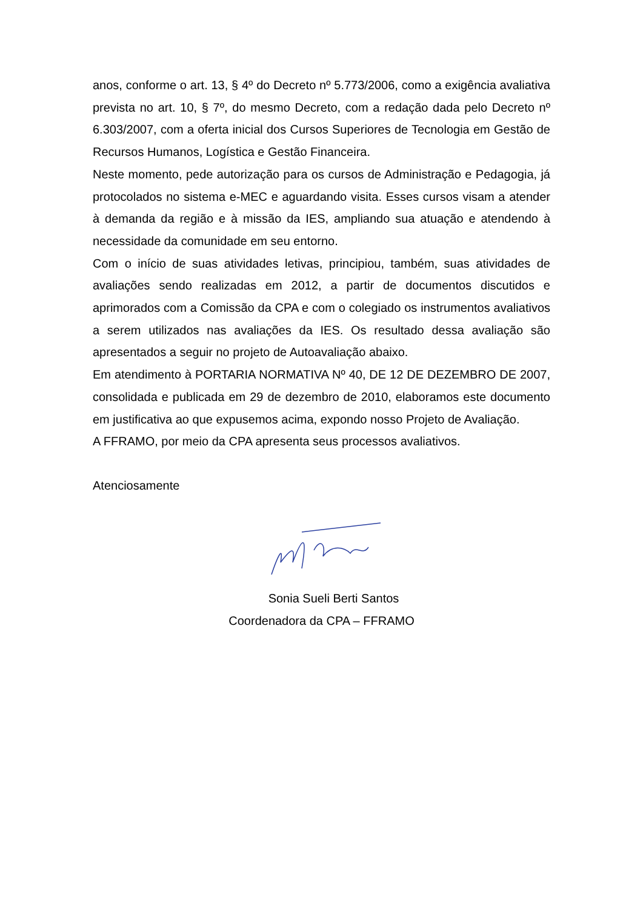anos, conforme o art. 13, § 4º do Decreto nº 5.773/2006, como a exigência avaliativa prevista no art. 10, § 7º, do mesmo Decreto, com a redação dada pelo Decreto nº 6.303/2007, com a oferta inicial dos Cursos Superiores de Tecnologia em Gestão de Recursos Humanos, Logística e Gestão Financeira.
Neste momento, pede autorização para os cursos de Administração e Pedagogia, já protocolados no sistema e-MEC e aguardando visita. Esses cursos visam a atender à demanda da região e à missão da IES, ampliando sua atuação e atendendo à necessidade da comunidade em seu entorno.
Com o início de suas atividades letivas, principiou, também, suas atividades de avaliações sendo realizadas em 2012, a partir de documentos discutidos e aprimorados com a Comissão da CPA e com o colegiado os instrumentos avaliativos a serem utilizados nas avaliações da IES. Os resultado dessa avaliação são apresentados a seguir no projeto de Autoavaliação abaixo.
Em atendimento à PORTARIA NORMATIVA Nº 40, DE 12 DE DEZEMBRO DE 2007, consolidada e publicada em 29 de dezembro de 2010, elaboramos este documento em justificativa ao que expusemos acima, expondo nosso Projeto de Avaliação.
A FFRAMO, por meio da CPA apresenta seus processos avaliativos.
Atenciosamente
Sonia Sueli Berti Santos
Coordenadora da CPA – FFRAMO